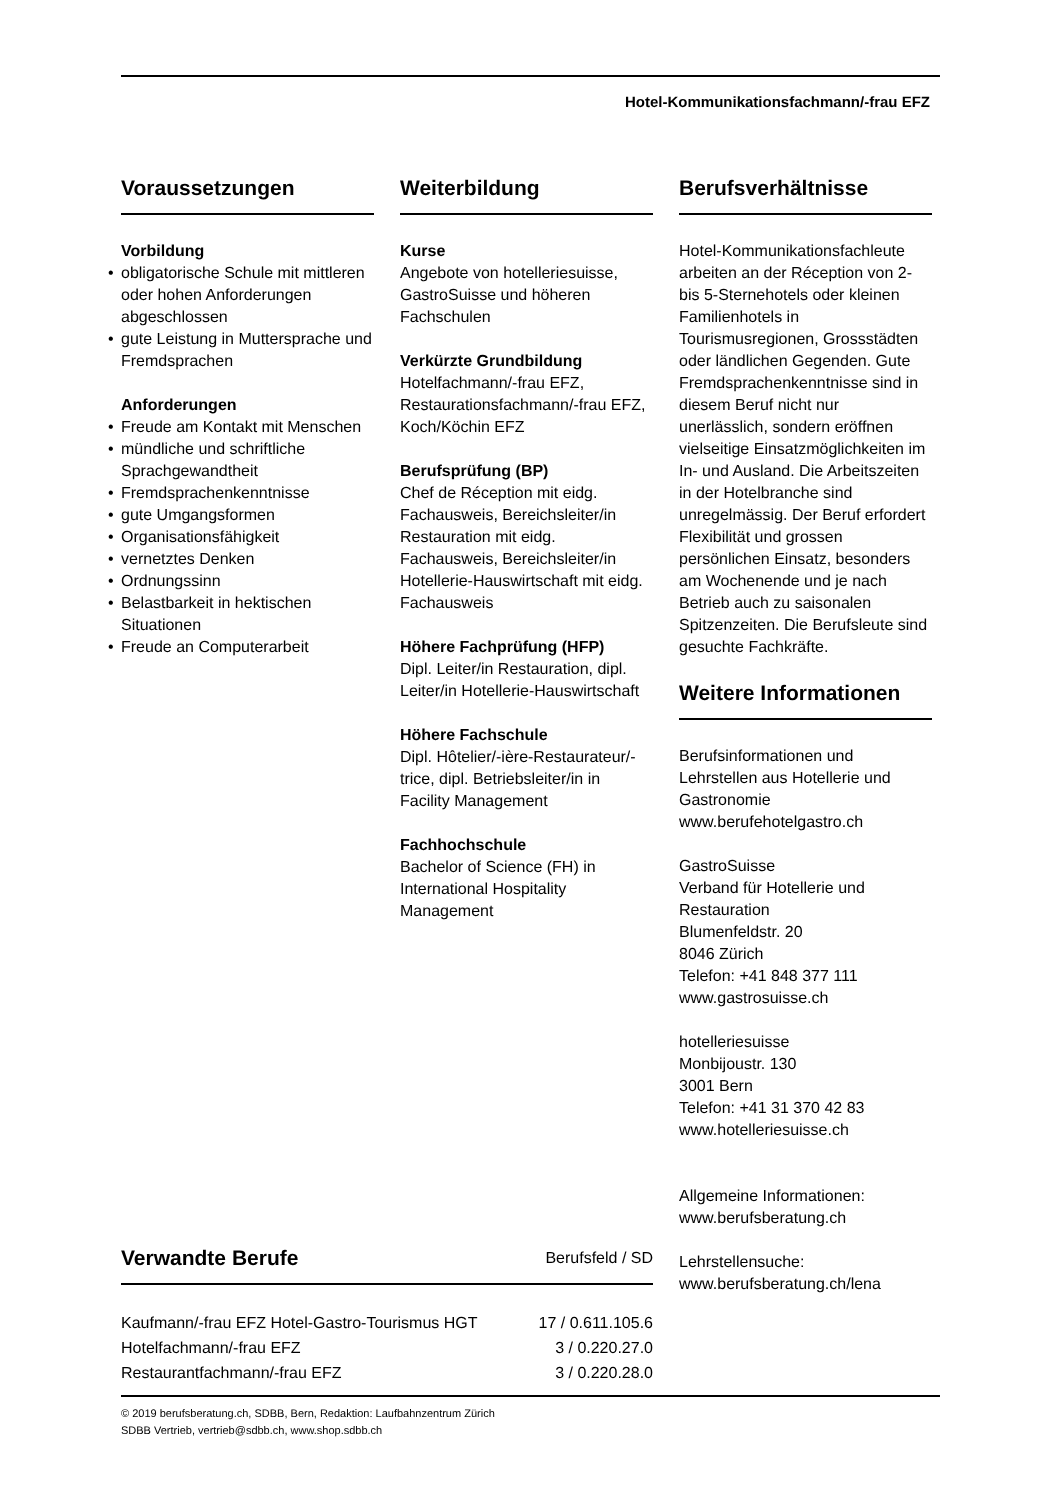Hotel-Kommunikationsfachmann/-frau EFZ
Voraussetzungen
Vorbildung
• obligatorische Schule mit mittleren oder hohen Anforderungen abgeschlossen
• gute Leistung in Muttersprache und Fremdsprachen
Anforderungen
• Freude am Kontakt mit Menschen
• mündliche und schriftliche Sprachgewandtheit
• Fremdsprachenkenntnisse
• gute Umgangsformen
• Organisationsfähigkeit
• vernetztes Denken
• Ordnungssinn
• Belastbarkeit in hektischen Situationen
• Freude an Computerarbeit
Weiterbildung
Kurse
Angebote von hotelleriesuisse, GastroSuisse und höheren Fachschulen
Verkürzte Grundbildung
Hotelfachmann/-frau EFZ, Restaurationsfachmann/-frau EFZ, Koch/Köchin EFZ
Berufsprüfung (BP)
Chef de Réception mit eidg. Fachausweis, Bereichsleiter/in Restauration mit eidg. Fachausweis, Bereichsleiter/in Hotellerie-Hauswirtschaft mit eidg. Fachausweis
Höhere Fachprüfung (HFP)
Dipl. Leiter/in Restauration, dipl. Leiter/in Hotellerie-Hauswirtschaft
Höhere Fachschule
Dipl. Hôtelier/-ière-Restaurateur/-trice, dipl. Betriebsleiter/in in Facility Management
Fachhochschule
Bachelor of Science (FH) in International Hospitality Management
Berufsverhältnisse
Hotel-Kommunikationsfachleute arbeiten an der Réception von 2- bis 5-Sternehotels oder kleinen Familienhotels in Tourismusregionen, Grossstädten oder ländlichen Gegenden. Gute Fremdsprachenkenntnisse sind in diesem Beruf nicht nur unerlässlich, sondern eröffnen vielseitige Einsatzmöglichkeiten im In- und Ausland. Die Arbeitszeiten in der Hotelbranche sind unregelmässig. Der Beruf erfordert Flexibilität und grossen persönlichen Einsatz, besonders am Wochenende und je nach Betrieb auch zu saisonalen Spitzenzeiten. Die Berufsleute sind gesuchte Fachkräfte.
Weitere Informationen
Berufsinformationen und Lehrstellen aus Hotellerie und Gastronomie
www.berufehotelgastro.ch
GastroSuisse
Verband für Hotellerie und Restauration
Blumenfeldstr. 20
8046 Zürich
Telefon: +41 848 377 111
www.gastrosuisse.ch
hotelleriesuisse
Monbijoustr. 130
3001 Bern
Telefon: +41 31 370 42 83
www.hotelleriesuisse.ch
Allgemeine Informationen:
www.berufsberatung.ch
Lehrstellensuche:
www.berufsberatung.ch/lena
Verwandte Berufe Berufsfeld / SD
| Kaufmann/-frau EFZ Hotel-Gastro-Tourismus HGT | 17 / 0.611.105.6 |
| Hotelfachmann/-frau EFZ | 3 / 0.220.27.0 |
| Restaurantfachmann/-frau EFZ | 3 / 0.220.28.0 |
© 2019 berufsberatung.ch, SDBB, Bern, Redaktion: Laufbahnzentrum Zürich
SDBB Vertrieb, vertrieb@sdbb.ch, www.shop.sdbb.ch